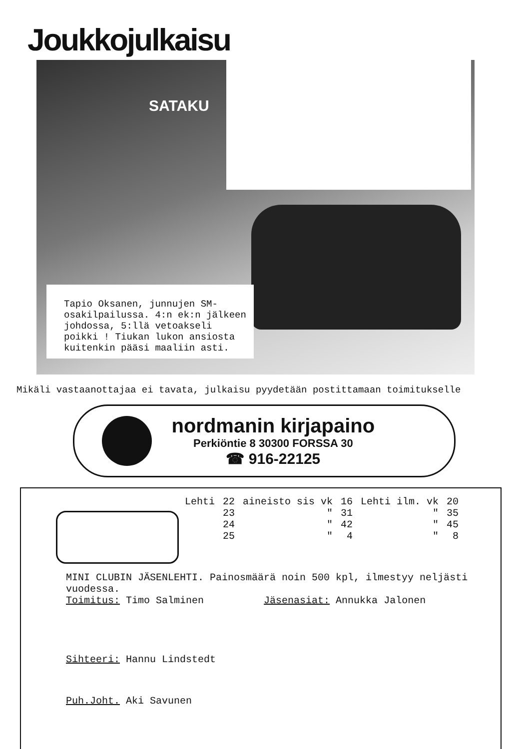Joukkojulkaisu
SATAKU
Tapio Oksanen, junnujen SM-osakilpailussa. 4:n ek:n jälkeen johdossa, 5:llä vetoakseli poikki ! Tiukan lukon ansiosta kuitenkin pääsi maaliin asti.
Mikäli vastaanottajaa ei tavata, julkaisu pyydetään postittamaan toimitukselle
nordmanin kirjapaino
Perkiöntie 8 30300 FORSSA 30
☎ 916-22125
| Lehti | 22 | aineisto sis vk | 16 | Lehti ilm. vk | 20 |
| | 23 | " | 31 | " | 35 |
| | 24 | " | 42 | " | 45 |
| | 25 | " | 4 | " | 8 |
MINI CLUBIN JÄSENLEHTI. Painosmäärä noin 500 kpl, ilmestyy neljästi vuodessa.
Toimitus: Timo Salminen Jäsenasiat: Annukka Jalonen
Sihteeri: Hannu Lindstedt
Puh.Joht. Aki Savunen